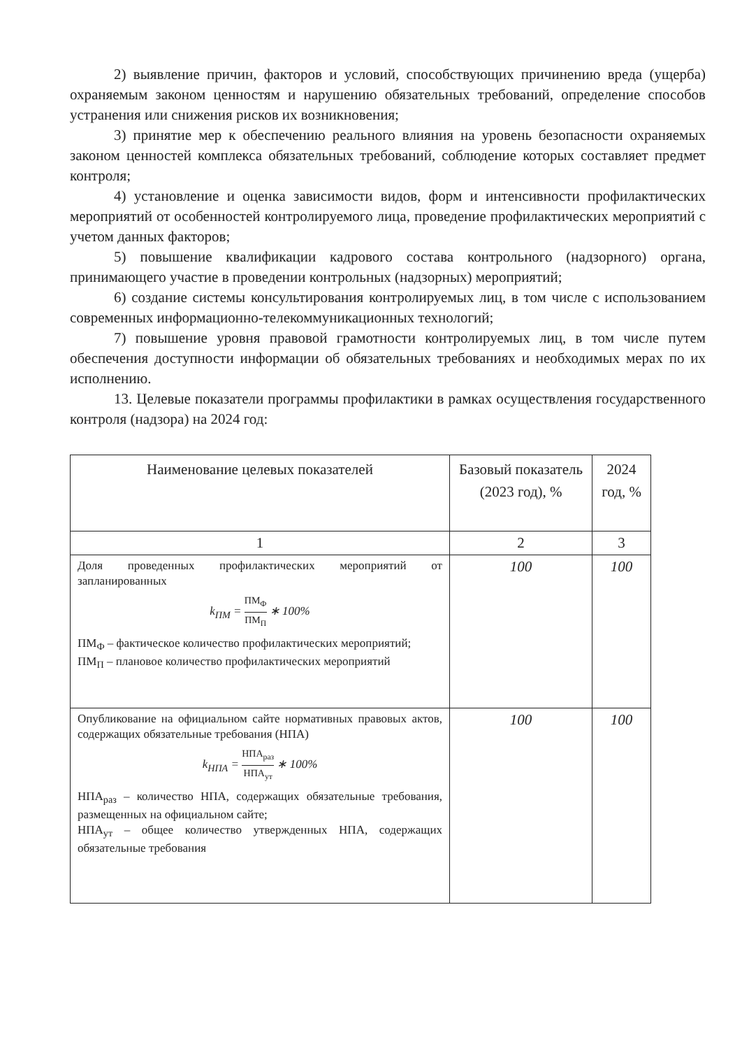2) выявление причин, факторов и условий, способствующих причинению вреда (ущерба) охраняемым законом ценностям и нарушению обязательных требований, определение способов устранения или снижения рисков их возникновения;
3) принятие мер к обеспечению реального влияния на уровень безопасности охраняемых законом ценностей комплекса обязательных требований, соблюдение которых составляет предмет контроля;
4) установление и оценка зависимости видов, форм и интенсивности профилактических мероприятий от особенностей контролируемого лица, проведение профилактических мероприятий с учетом данных факторов;
5) повышение квалификации кадрового состава контрольного (надзорного) органа, принимающего участие в проведении контрольных (надзорных) мероприятий;
6) создание системы консультирования контролируемых лиц, в том числе с использованием современных информационно-телекоммуникационных технологий;
7) повышение уровня правовой грамотности контролируемых лиц, в том числе путем обеспечения доступности информации об обязательных требованиях и необходимых мерах по их исполнению.
13. Целевые показатели программы профилактики в рамках осуществления государственного контроля (надзора) на 2024 год:
| Наименование целевых показателей | Базовый показатель (2023 год), % | 2024 год, % |
| --- | --- | --- |
| 1 | 2 | 3 |
| Доля проведенных профилактических мероприятий от запланированных k<sub>ПМ</sub> = ПМ<sub>Ф</sub> ПМ<sub>П</sub> ∗ 100% ПМ<sub>Ф</sub> – фактическое количество профилактических мероприятий; ПМ<sub>П</sub> – плановое количество профилактических мероприятий | 100 | 100 |
| Опубликование на официальном сайте нормативных правовых актов, содержащих обязательные требования (НПА) k<sub>НПА</sub> = НПА<sub>раз</sub> НПА<sub>ут</sub> ∗ 100% НПА<sub>раз</sub> – количество НПА, содержащих обязательные требования, размещенных на официальном сайте; НПА<sub>ут</sub> – общее количество утвержденных НПА, содержащих обязательные требования | 100 | 100 |